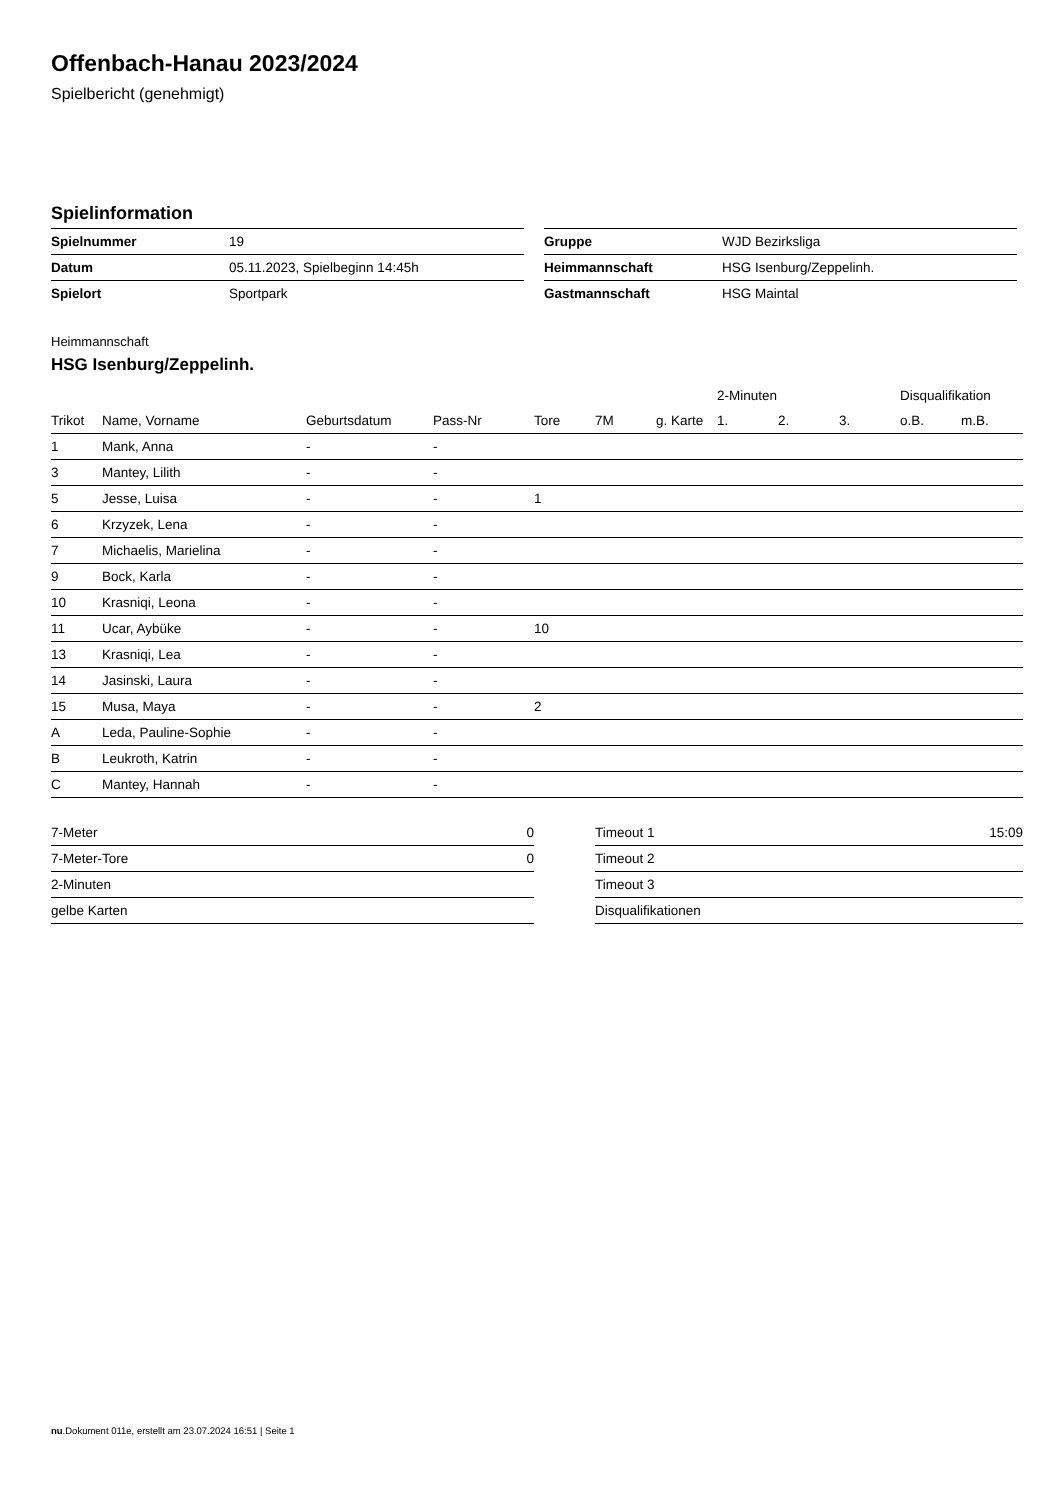Offenbach-Hanau 2023/2024
Spielbericht (genehmigt)
Spielinformation
| Spielnummer | 19 |
| Datum | 05.11.2023, Spielbeginn 14:45h |
| Spielort | Sportpark |
| Gruppe | WJD Bezirksliga |
| Heimmannschaft | HSG Isenburg/Zeppelinh. |
| Gastmannschaft | HSG Maintal |
Heimmannschaft
HSG Isenburg/Zeppelinh.
| | | | | | | | 2-Minuten | | | Disqualifikation | |
| --- | --- | --- | --- | --- | --- | --- | --- | --- | --- | --- | --- |
| Trikot | Name, Vorname | Geburtsdatum | Pass-Nr | Tore | 7M | g. Karte | 1. | 2. | 3. | o.B. | m.B. |
| 1 | Mank, Anna | - | - | | | | | | | | |
| 3 | Mantey, Lilith | - | - | | | | | | | | |
| 5 | Jesse, Luisa | - | - | 1 | | | | | | | |
| 6 | Krzyzek, Lena | - | - | | | | | | | | |
| 7 | Michaelis, Marielina | - | - | | | | | | | | |
| 9 | Bock, Karla | - | - | | | | | | | | |
| 10 | Krasniqi, Leona | - | - | | | | | | | | |
| 11 | Ucar, Aybüke | - | - | 10 | | | | | | | |
| 13 | Krasniqi, Lea | - | - | | | | | | | | |
| 14 | Jasinski, Laura | - | - | | | | | | | | |
| 15 | Musa, Maya | - | - | 2 | | | | | | | |
| A | Leda, Pauline-Sophie | - | - | | | | | | | | |
| B | Leukroth, Katrin | - | - | | | | | | | | |
| C | Mantey, Hannah | - | - | | | | | | | | |
| 7-Meter | 0 |
| 7-Meter-Tore | 0 |
| 2-Minuten | |
| gelbe Karten | |
| Timeout 1 | 15:09 |
| Timeout 2 | |
| Timeout 3 | |
| Disqualifikationen | |
nu.Dokument 011e, erstellt am 23.07.2024 16:51 | Seite 1